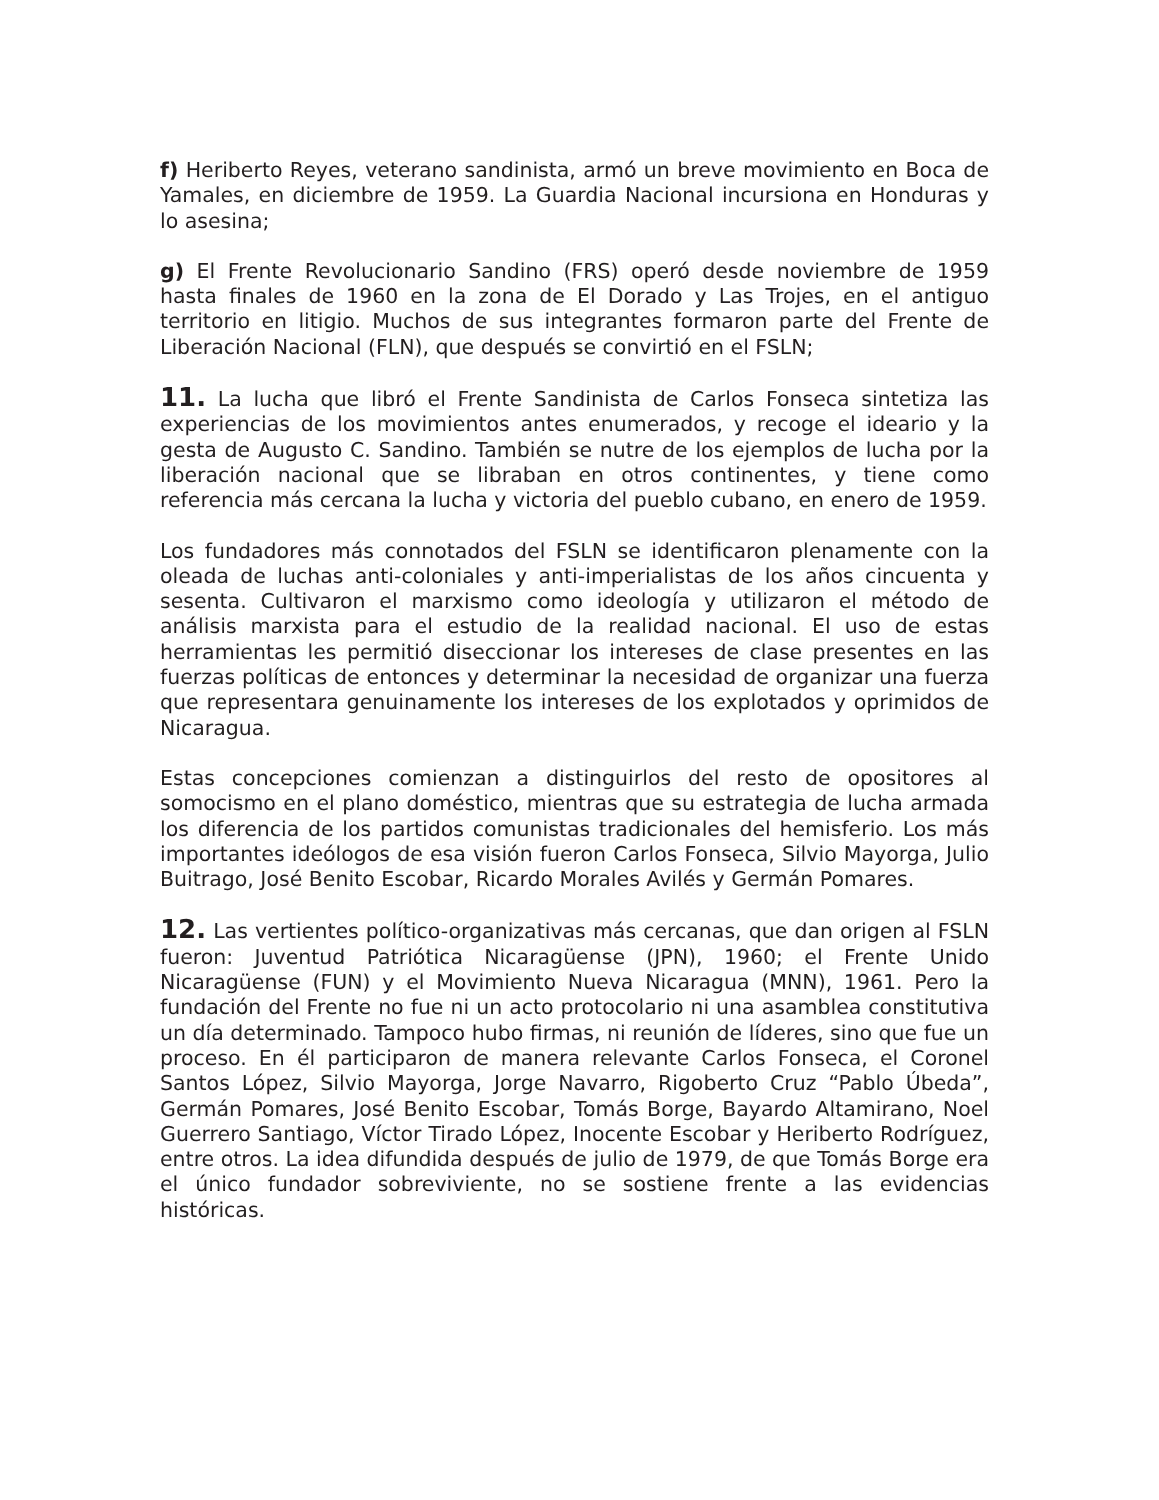f) Heriberto Reyes, veterano sandinista, armó un breve movimiento en Boca de Yamales, en diciembre de 1959. La Guardia Nacional incursiona en Honduras y lo asesina;
g) El Frente Revolucionario Sandino (FRS) operó desde noviembre de 1959 hasta finales de 1960 en la zona de El Dorado y Las Trojes, en el antiguo territorio en litigio. Muchos de sus integrantes formaron parte del Frente de Liberación Nacional (FLN), que después se convirtió en el FSLN;
11. La lucha que libró el Frente Sandinista de Carlos Fonseca sintetiza las experiencias de los movimientos antes enumerados, y recoge el ideario y la gesta de Augusto C. Sandino. También se nutre de los ejemplos de lucha por la liberación nacional que se libraban en otros continentes, y tiene como referencia más cercana la lucha y victoria del pueblo cubano, en enero de 1959.
Los fundadores más connotados del FSLN se identificaron plenamente con la oleada de luchas anti-coloniales y anti-imperialistas de los años cincuenta y sesenta. Cultivaron el marxismo como ideología y utilizaron el método de análisis marxista para el estudio de la realidad nacional. El uso de estas herramientas les permitió diseccionar los intereses de clase presentes en las fuerzas políticas de entonces y determinar la necesidad de organizar una fuerza que representara genuinamente los intereses de los explotados y oprimidos de Nicaragua.
Estas concepciones comienzan a distinguirlos del resto de opositores al somocismo en el plano doméstico, mientras que su estrategia de lucha armada los diferencia de los partidos comunistas tradicionales del hemisferio. Los más importantes ideólogos de esa visión fueron Carlos Fonseca, Silvio Mayorga, Julio Buitrago, José Benito Escobar, Ricardo Morales Avilés y Germán Pomares.
12. Las vertientes político-organizativas más cercanas, que dan origen al FSLN fueron: Juventud Patriótica Nicaragüense (JPN), 1960; el Frente Unido Nicaragüense (FUN) y el Movimiento Nueva Nicaragua (MNN), 1961. Pero la fundación del Frente no fue ni un acto protocolario ni una asamblea constitutiva un día determinado. Tampoco hubo firmas, ni reunión de líderes, sino que fue un proceso. En él participaron de manera relevante Carlos Fonseca, el Coronel Santos López, Silvio Mayorga, Jorge Navarro, Rigoberto Cruz “Pablo Úbeda”, Germán Pomares, José Benito Escobar, Tomás Borge, Bayardo Altamirano, Noel Guerrero Santiago, Víctor Tirado López, Inocente Escobar y Heriberto Rodríguez, entre otros. La idea difundida después de julio de 1979, de que Tomás Borge era el único fundador sobreviviente, no se sostiene frente a las evidencias históricas.